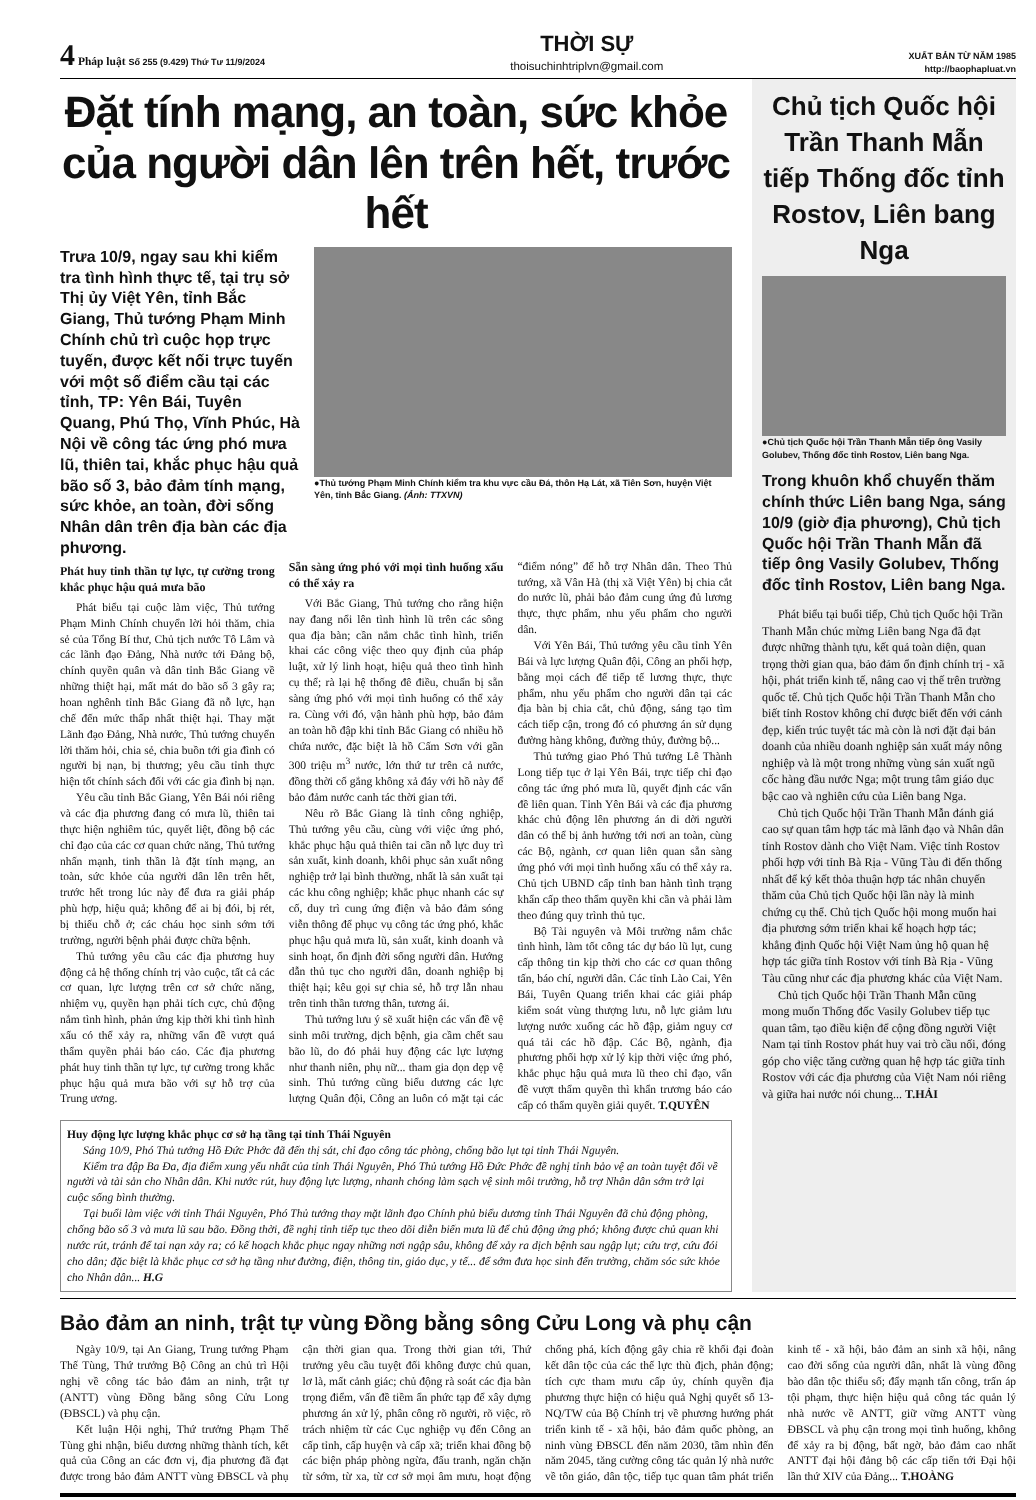4 Pháp luật Số 255 (9.429) Thứ Tư 11/9/2024
THỜI SỰ
thoisuchinhtriplvn@gmail.com
XUẤT BẢN TỪ NĂM 1985
http://baophapluat.vn
Đặt tính mạng, an toàn, sức khỏe của người dân lên trên hết, trước hết
Trưa 10/9, ngay sau khi kiểm tra tình hình thực tế, tại trụ sở Thị ủy Việt Yên, tỉnh Bắc Giang, Thủ tướng Phạm Minh Chính chủ trì cuộc họp trực tuyến, được kết nối trực tuyến với một số điểm cầu tại các tỉnh, TP: Yên Bái, Tuyên Quang, Phú Thọ, Vĩnh Phúc, Hà Nội về công tác ứng phó mưa lũ, thiên tai, khắc phục hậu quả bão số 3, bảo đảm tính mạng, sức khỏe, an toàn, đời sống Nhân dân trên địa bàn các địa phương.
●Thủ tướng Phạm Minh Chính kiểm tra khu vực cầu Đá, thôn Hạ Lát, xã Tiên Sơn, huyện Việt Yên, tỉnh Bắc Giang. (Ảnh: TTXVN)
Phát huy tinh thần tự lực, tự cường trong khắc phục hậu quả mưa bão
Phát biểu tại cuộc làm việc, Thủ tướng Phạm Minh Chính chuyển lời hỏi thăm, chia sẻ của Tổng Bí thư, Chủ tịch nước Tô Lâm và các lãnh đạo Đảng, Nhà nước tới Đảng bộ, chính quyền quân và dân tỉnh Bắc Giang về những thiệt hại, mất mát do bão số 3 gây ra; hoan nghênh tỉnh Bắc Giang đã nỗ lực, hạn chế đến mức thấp nhất thiệt hại. Thay mặt Lãnh đạo Đảng, Nhà nước, Thủ tướng chuyển lời thăm hỏi, chia sẻ, chia buồn tới gia đình có người bị nạn, bị thương; yêu cầu tỉnh thực hiện tốt chính sách đối với các gia đình bị nạn.
Yêu cầu tỉnh Bắc Giang, Yên Bái nói riêng và các địa phương đang có mưa lũ, thiên tai thực hiện nghiêm túc, quyết liệt, đồng bộ các chỉ đạo của các cơ quan chức năng, Thủ tướng nhấn mạnh, tinh thần là đặt tính mạng, an toàn, sức khỏe của người dân lên trên hết, trước hết trong lúc này để đưa ra giải pháp phù hợp, hiệu quả; không để ai bị đói, bị rét, bị thiếu chỗ ở; các cháu học sinh sớm tới trường, người bệnh phải được chữa bệnh.
Thủ tướng yêu cầu các địa phương huy động cả hệ thống chính trị vào cuộc, tất cả các cơ quan, lực lượng trên cơ sở chức năng, nhiệm vụ, quyền hạn phải tích cực, chủ động nắm tình hình, phản ứng kịp thời khi tình hình xấu có thể xảy ra, những vấn đề vượt quá thẩm quyền phải báo cáo. Các địa phương phát huy tinh thần tự lực, tự cường trong khắc phục hậu quả mưa bão với sự hỗ trợ của Trung ương.
Sẵn sàng ứng phó với mọi tình huống xấu có thể xảy ra
Với Bắc Giang, Thủ tướng cho rằng hiện nay đang nổi lên tình hình lũ trên các sông qua địa bàn; cần nắm chắc tình hình, triển khai các công việc theo quy định của pháp luật, xử lý linh hoạt, hiệu quả theo tình hình cụ thể; rà lại hệ thống đê điều, chuẩn bị sẵn sàng ứng phó với mọi tình huống có thể xảy ra. Cùng với đó, vận hành phù hợp, bảo đảm an toàn hồ đập khi tỉnh Bắc Giang có nhiều hồ chứa nước, đặc biệt là hồ Cấm Sơn với gần 300 triệu m<sup>3</sup> nước, lớn thứ tư trên cả nước, đồng thời cố gắng không xả đáy với hồ này để bảo đảm nước canh tác thời gian tới.
Nêu rõ Bắc Giang là tỉnh công nghiệp, Thủ tướng yêu cầu, cùng với việc ứng phó, khắc phục hậu quả thiên tai cần nỗ lực duy trì sản xuất, kinh doanh, khôi phục sản xuất nông nghiệp trở lại bình thường, nhất là sản xuất tại các khu công nghiệp; khắc phục nhanh các sự cố, duy trì cung ứng điện và bảo đảm sóng viễn thông để phục vụ công tác ứng phó, khắc phục hậu quả mưa lũ, sản xuất, kinh doanh và sinh hoạt, ổn định đời sống người dân. Hướng dẫn thủ tục cho người dân, doanh nghiệp bị thiệt hại; kêu gọi sự chia sẻ, hỗ trợ lẫn nhau trên tinh thần tương thân, tương ái.
Thủ tướng lưu ý sẽ xuất hiện các vấn đề vệ sinh môi trường, dịch bệnh, gia cầm chết sau bão lũ, do đó phải huy động các lực lượng như thanh niên, phụ nữ... tham gia dọn dẹp vệ sinh. Thủ tướng cũng biểu dương các lực lượng Quân đội, Công an luôn có mặt tại các “điểm nóng” để hỗ trợ Nhân dân. Theo Thủ tướng, xã Vân Hà (thị xã Việt Yên) bị chia cắt do nước lũ, phải bảo đảm cung ứng đủ lương thực, thực phẩm, nhu yếu phẩm cho người dân.
Với Yên Bái, Thủ tướng yêu cầu tỉnh Yên Bái và lực lượng Quân đội, Công an phối hợp, bằng mọi cách để tiếp tế lương thực, thực phẩm, nhu yếu phẩm cho người dân tại các địa bàn bị chia cắt, chủ động, sáng tạo tìm cách tiếp cận, trong đó có phương án sử dụng đường hàng không, đường thủy, đường bộ...
Thủ tướng giao Phó Thủ tướng Lê Thành Long tiếp tục ở lại Yên Bái, trực tiếp chỉ đạo công tác ứng phó mưa lũ, quyết định các vấn đề liên quan. Tỉnh Yên Bái và các địa phương khác chủ động lên phương án di dời người dân có thể bị ảnh hưởng tới nơi an toàn, cùng các Bộ, ngành, cơ quan liên quan sẵn sàng ứng phó với mọi tình huống xấu có thể xảy ra. Chủ tịch UBND cấp tỉnh ban hành tình trạng khẩn cấp theo thẩm quyền khi cần và phải làm theo đúng quy trình thủ tục.
Bộ Tài nguyên và Môi trường nắm chắc tình hình, làm tốt công tác dự báo lũ lụt, cung cấp thông tin kịp thời cho các cơ quan thông tấn, báo chí, người dân. Các tỉnh Lào Cai, Yên Bái, Tuyên Quang triển khai các giải pháp kiểm soát vùng thượng lưu, nỗ lực giảm lưu lượng nước xuống các hồ đập, giảm nguy cơ quá tải các hồ đập. Các Bộ, ngành, địa phương phối hợp xử lý kịp thời việc ứng phó, khắc phục hậu quả mưa lũ theo chỉ đạo, vấn đề vượt thẩm quyền thì khẩn trương báo cáo cấp có thẩm quyền giải quyết. T.QUYÊN
Huy động lực lượng khắc phục cơ sở hạ tầng tại tỉnh Thái Nguyên
Sáng 10/9, Phó Thủ tướng Hồ Đức Phớc đã đến thị sát, chỉ đạo công tác phòng, chống bão lụt tại tỉnh Thái Nguyên.
Kiểm tra đập Ba Đa, địa điểm xung yếu nhất của tỉnh Thái Nguyên, Phó Thủ tướng Hồ Đức Phớc đề nghị tỉnh bảo vệ an toàn tuyệt đối về người và tài sản cho Nhân dân. Khi nước rút, huy động lực lượng, nhanh chóng làm sạch vệ sinh môi trường, hỗ trợ Nhân dân sớm trở lại cuộc sống bình thường.
Tại buổi làm việc với tỉnh Thái Nguyên, Phó Thủ tướng thay mặt lãnh đạo Chính phủ biểu dương tỉnh Thái Nguyên đã chủ động phòng, chống bão số 3 và mưa lũ sau bão. Đồng thời, đề nghị tỉnh tiếp tục theo dõi diễn biến mưa lũ để chủ động ứng phó; không được chủ quan khi nước rút, tránh để tai nạn xảy ra; có kế hoạch khắc phục ngay những nơi ngập sâu, không để xảy ra dịch bệnh sau ngập lụt; cứu trợ, cứu đói cho dân; đặc biệt là khắc phục cơ sở hạ tầng như đường, điện, thông tin, giáo dục, y tế... để sớm đưa học sinh đến trường, chăm sóc sức khỏe cho Nhân dân... H.G
Chủ tịch Quốc hội Trần Thanh Mẫn tiếp Thống đốc tỉnh Rostov, Liên bang Nga
●Chủ tịch Quốc hội Trần Thanh Mẫn tiếp ông Vasily Golubev, Thống đốc tỉnh Rostov, Liên bang Nga.
Trong khuôn khổ chuyến thăm chính thức Liên bang Nga, sáng 10/9 (giờ địa phương), Chủ tịch Quốc hội Trần Thanh Mẫn đã tiếp ông Vasily Golubev, Thống đốc tỉnh Rostov, Liên bang Nga.
Phát biểu tại buổi tiếp, Chủ tịch Quốc hội Trần Thanh Mẫn chúc mừng Liên bang Nga đã đạt được những thành tựu, kết quả toàn diện, quan trọng thời gian qua, bảo đảm ổn định chính trị - xã hội, phát triển kinh tế, nâng cao vị thế trên trường quốc tế. Chủ tịch Quốc hội Trần Thanh Mẫn cho biết tỉnh Rostov không chỉ được biết đến với cảnh đẹp, kiến trúc tuyệt tác mà còn là nơi đặt đại bản doanh của nhiều doanh nghiệp sản xuất máy nông nghiệp và là một trong những vùng sản xuất ngũ cốc hàng đầu nước Nga; một trung tâm giáo dục bậc cao và nghiên cứu của Liên bang Nga.
Chủ tịch Quốc hội Trần Thanh Mẫn đánh giá cao sự quan tâm hợp tác mà lãnh đạo và Nhân dân tỉnh Rostov dành cho Việt Nam. Việc tỉnh Rostov phối hợp với tỉnh Bà Rịa - Vũng Tàu đi đến thống nhất để ký kết thỏa thuận hợp tác nhân chuyến thăm của Chủ tịch Quốc hội lần này là minh chứng cụ thể. Chủ tịch Quốc hội mong muốn hai địa phương sớm triển khai kế hoạch hợp tác; khẳng định Quốc hội Việt Nam ủng hộ quan hệ hợp tác giữa tỉnh Rostov với tỉnh Bà Rịa - Vũng Tàu cũng như các địa phương khác của Việt Nam.
Chủ tịch Quốc hội Trần Thanh Mẫn cũng mong muốn Thống đốc Vasily Golubev tiếp tục quan tâm, tạo điều kiện để cộng đồng người Việt Nam tại tỉnh Rostov phát huy vai trò cầu nối, đóng góp cho việc tăng cường quan hệ hợp tác giữa tỉnh Rostov với các địa phương của Việt Nam nói riêng và giữa hai nước nói chung... T.HẢI
Bảo đảm an ninh, trật tự vùng Đồng bằng sông Cửu Long và phụ cận
Ngày 10/9, tại An Giang, Trung tướng Phạm Thế Tùng, Thứ trưởng Bộ Công an chủ trì Hội nghị về công tác bảo đảm an ninh, trật tự (ANTT) vùng Đồng bằng sông Cửu Long (ĐBSCL) và phụ cận.
Kết luận Hội nghị, Thứ trưởng Phạm Thế Tùng ghi nhận, biểu dương những thành tích, kết quả của Công an các đơn vị, địa phương đã đạt được trong bảo đảm ANTT vùng ĐBSCL và phụ cận thời gian qua. Trong thời gian tới, Thứ trưởng yêu cầu tuyệt đối không được chủ quan, lơ là, mất cảnh giác; chủ động rà soát các địa bàn trọng điểm, vấn đề tiềm ẩn phức tạp để xây dựng phương án xử lý, phân công rõ người, rõ việc, rõ trách nhiệm từ các Cục nghiệp vụ đến Công an cấp tỉnh, cấp huyện và cấp xã; triển khai đồng bộ các biện pháp phòng ngừa, đấu tranh, ngăn chặn từ sớm, từ xa, từ cơ sở mọi âm mưu, hoạt động chống phá, kích động gây chia rẽ khối đại đoàn kết dân tộc của các thế lực thù địch, phản động; tích cực tham mưu cấp ủy, chính quyền địa phương thực hiện có hiệu quả Nghị quyết số 13-NQ/TW của Bộ Chính trị về phương hướng phát triển kinh tế - xã hội, bảo đảm quốc phòng, an ninh vùng ĐBSCL đến năm 2030, tầm nhìn đến năm 2045, tăng cường công tác quản lý nhà nước về tôn giáo, dân tộc, tiếp tục quan tâm phát triển kinh tế - xã hội, bảo đảm an sinh xã hội, nâng cao đời sống của người dân, nhất là vùng đồng bào dân tộc thiểu số; đẩy mạnh tấn công, trấn áp tội phạm, thực hiện hiệu quả công tác quản lý nhà nước về ANTT, giữ vững ANTT vùng ĐBSCL và phụ cận trong mọi tình huống, không để xảy ra bị động, bất ngờ, bảo đảm cao nhất ANTT đại hội đảng bộ các cấp tiến tới Đại hội lần thứ XIV của Đảng... T.HOÀNG